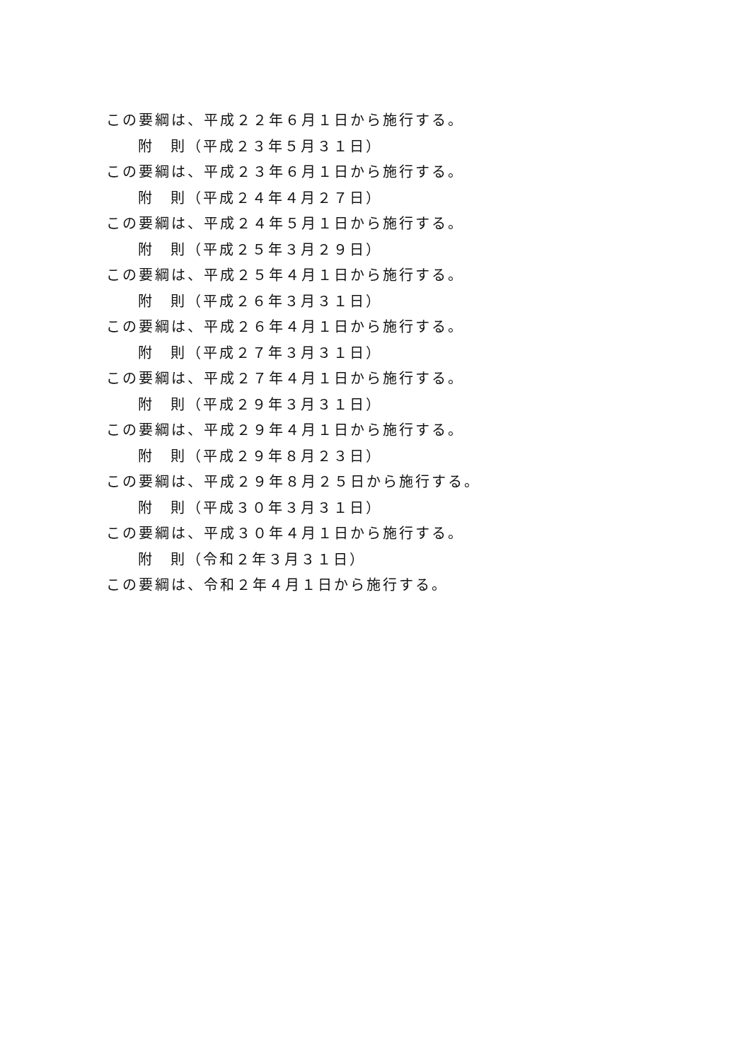この要綱は、平成２２年６月１日から施行する。
附　則（平成２３年５月３１日）
この要綱は、平成２３年６月１日から施行する。
附　則（平成２４年４月２７日）
この要綱は、平成２４年５月１日から施行する。
附　則（平成２５年３月２９日）
この要綱は、平成２５年４月１日から施行する。
附　則（平成２６年３月３１日）
この要綱は、平成２６年４月１日から施行する。
附　則（平成２７年３月３１日）
この要綱は、平成２７年４月１日から施行する。
附　則（平成２９年３月３１日）
この要綱は、平成２９年４月１日から施行する。
附　則（平成２９年８月２３日）
この要綱は、平成２９年８月２５日から施行する。
附　則（平成３０年３月３１日）
この要綱は、平成３０年４月１日から施行する。
附　則（令和２年３月３１日）
この要綱は、令和２年４月１日から施行する。